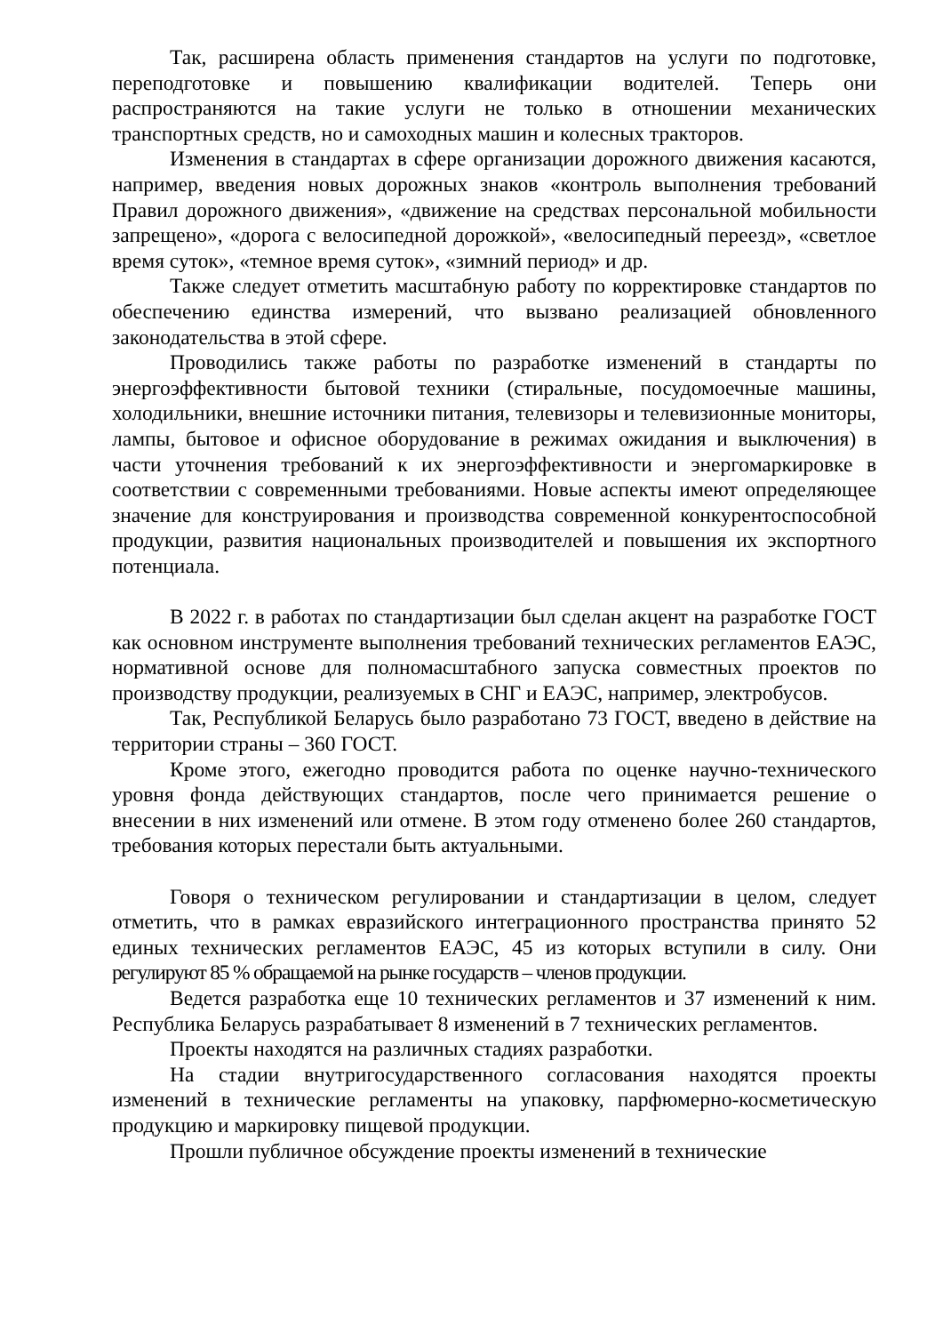Так, расширена область применения стандартов на услуги по подготовке, переподготовке и повышению квалификации водителей. Теперь они распространяются на такие услуги не только в отношении механических транспортных средств, но и самоходных машин и колесных тракторов.
Изменения в стандартах в сфере организации дорожного движения касаются, например, введения новых дорожных знаков «контроль выполнения требований Правил дорожного движения», «движение на средствах персональной мобильности запрещено», «дорога с велосипедной дорожкой», «велосипедный переезд», «светлое время суток», «темное время суток», «зимний период» и др.
Также следует отметить масштабную работу по корректировке стандартов по обеспечению единства измерений, что вызвано реализацией обновленного законодательства в этой сфере.
Проводились также работы по разработке изменений в стандарты по энергоэффективности бытовой техники (стиральные, посудомоечные машины, холодильники, внешние источники питания, телевизоры и телевизионные мониторы, лампы, бытовое и офисное оборудование в режимах ожидания и выключения) в части уточнения требований к их энергоэффективности и энергомаркировке в соответствии с современными требованиями. Новые аспекты имеют определяющее значение для конструирования и производства современной конкурентоспособной продукции, развития национальных производителей и повышения их экспортного потенциала.
В 2022 г. в работах по стандартизации был сделан акцент на разработке ГОСТ как основном инструменте выполнения требований технических регламентов ЕАЭС, нормативной основе для полномасштабного запуска совместных проектов по производству продукции, реализуемых в СНГ и ЕАЭС, например, электробусов.
Так, Республикой Беларусь было разработано 73 ГОСТ, введено в действие на территории страны – 360 ГОСТ.
Кроме этого, ежегодно проводится работа по оценке научно-технического уровня фонда действующих стандартов, после чего принимается решение о внесении в них изменений или отмене. В этом году отменено более 260 стандартов, требования которых перестали быть актуальными.
Говоря о техническом регулировании и стандартизации в целом, следует отметить, что в рамках евразийского интеграционного пространства принято 52 единых технических регламентов ЕАЭС, 45 из которых вступили в силу. Они регулируют 85 % обращаемой на рынке государств – членов продукции.
Ведется разработка еще 10 технических регламентов и 37 изменений к ним. Республика Беларусь разрабатывает 8 изменений в 7 технических регламентов.
Проекты находятся на различных стадиях разработки.
На стадии внутригосударственного согласования находятся проекты изменений в технические регламенты на упаковку, парфюмерно-косметическую продукцию и маркировку пищевой продукции.
Прошли публичное обсуждение проекты изменений в технические